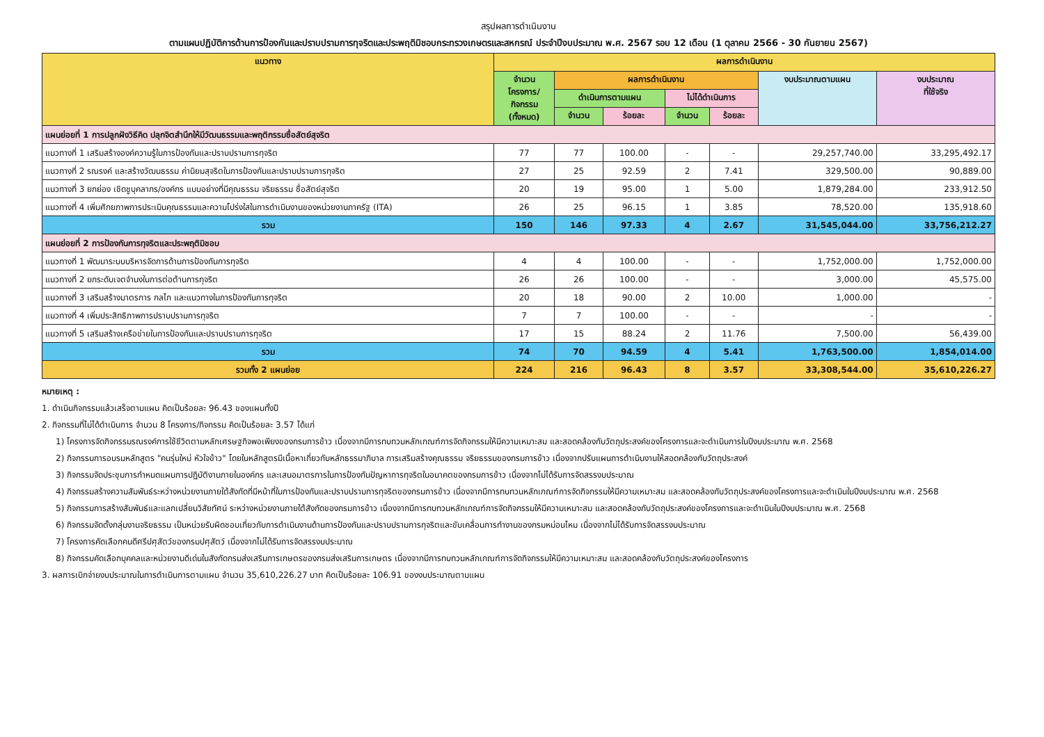สรุปผลการดำเนินงาน
ตามแผนปฏิบัติการด้านการป้องกันและปราบปรามการทุจริตและประพฤติมิชอบกระทรวงเกษตรและสหกรณ์ ประจำปีงบประมาณ พ.ศ. 2567 รอบ 12 เดือน (1 ตุลาคม 2566 - 30 กันยายน 2567)
| แนวทาง | ผลการดำเนินงาน | | | | | | |
| --- | --- | --- | --- | --- | --- | --- | --- |
| | จำนวน โครงการ/ กิจกรรม (ทั้งหมด) | ผลการดำเนินงาน | | | | งบประมาณตามแผน | งบประมาณ ที่ใช้จริง |
| | | ดำเนินการตามแผน | | ไม่ได้ดำเนินการ | | | |
| | | จำนวน | ร้อยละ | จำนวน | ร้อยละ | | |
| แผนย่อยที่ 1 การปลูกฝังวิธีคิด ปลุกจิตสำนึกให้มีวัฒนธรรมและพฤติกรรมซื่อสัตย์สุจริต | | | | | | | |
| แนวทางที่ 1 เสริมสร้างองค์ความรู้ในการป้องกันและปราบปรามการทุจริต | 77 | 77 | 100.00 | - | - | 29,257,740.00 | 33,295,492.17 |
| แนวทางที่ 2 รณรงค์ และสร้างวัฒนธรรม ค่านิยมสุจริตในการป้องกันและปราบปรามการทุจริต | 27 | 25 | 92.59 | 2 | 7.41 | 329,500.00 | 90,889.00 |
| แนวทางที่ 3 ยกย่อง เชิดชูบุคลากร/องค์กร แบบอย่างที่มีคุณธรรม จริยธรรม ซื่อสัตย์สุจริต | 20 | 19 | 95.00 | 1 | 5.00 | 1,879,284.00 | 233,912.50 |
| แนวทางที่ 4 เพิ่มศักยภาพการประเมินคุณธรรมและความโปร่งใสในการดำเนินงานของหน่วยงานภาครัฐ (ITA) | 26 | 25 | 96.15 | 1 | 3.85 | 78,520.00 | 135,918.60 |
| รวม | 150 | 146 | 97.33 | 4 | 2.67 | 31,545,044.00 | 33,756,212.27 |
| แผนย่อยที่ 2 การป้องกันการทุจริตและประพฤติมิชอบ | | | | | | | |
| แนวทางที่ 1 พัฒนาระบบบริหารจัดการด้านการป้องกันการทุจริต | 4 | 4 | 100.00 | - | - | 1,752,000.00 | 1,752,000.00 |
| แนวทางที่ 2 ยกระดับเจตจำนงในการต่อต้านการทุจริต | 26 | 26 | 100.00 | - | - | 3,000.00 | 45,575.00 |
| แนวทางที่ 3 เสริมสร้างมาตรการ กลไก และแนวทางในการป้องกันการทุจริต | 20 | 18 | 90.00 | 2 | 10.00 | 1,000.00 | - |
| แนวทางที่ 4 เพิ่มประสิทธิภาพการปราบปรามการทุจริต | 7 | 7 | 100.00 | - | - | - | - |
| แนวทางที่ 5 เสริมสร้างเครือข่ายในการป้องกันและปราบปรามการทุจริต | 17 | 15 | 88.24 | 2 | 11.76 | 7,500.00 | 56,439.00 |
| รวม | 74 | 70 | 94.59 | 4 | 5.41 | 1,763,500.00 | 1,854,014.00 |
| รวมทั้ง 2 แผนย่อย | 224 | 216 | 96.43 | 8 | 3.57 | 33,308,544.00 | 35,610,226.27 |
หมายเหตุ :
1. ดำเนินกิจกรรมแล้วเสร็จตามแผน คิดเป็นร้อยละ 96.43 ของแผนทั้งปี
2. กิจกรรมที่ไม่ได้ดำเนินการ จำนวน 8 โครงการ/กิจกรรม คิดเป็นร้อยละ 3.57 ได้แก่
1) โครงการจัดกิจกรรมรณรงค์การใช้ชีวิตตามหลักเศรษฐกิจพอเพียงของกรมการข้าว เนื่องจากมีการทบทวนหลักเกณฑ์การจัดกิจกรรมให้มีความเหมาะสม และสอดคล้องกับวัตถุประสงค์ของโครงการและจะดำเนินการในปีงบประมาณ พ.ศ. 2568
2) กิจกรรมการอบรมหลักสูตร "คนรุ่นใหม่ หัวใจข้าว" โดยในหลักสูตรมีเนื้อหาเกี่ยวกับหลักธรรมาภิบาล การเสริมสร้างคุณธรรม จริยธรรมของกรมการข้าว เนื่องจากปรับแผนการดำเนินงานให้สอดคล้องกับวัตถุประสงค์
3) กิจกรรมจัดประชุมการกำหนดแผนการปฏิบัติงานภายในองค์กร และเสนอมาตรการในการป้องกันปัญหาการทุจริตในอนาคตของกรมการข้าว เนื่องจากไม่ได้รับการจัดสรรงบประมาณ
4) กิจกรรมสร้างความสัมพันธ์ระหว่างหน่วยงานภายใต้สังกัดที่มีหน้าที่ในการป้องกันและปราบปรามการทุจริตของกรมการข้าว เนื่องจากมีการทบทวนหลักเกณฑ์การจัดกิจกรรมให้มีความเหมาะสม และสอดคล้องกับวัตถุประสงค์ของโครงการและจะดำเนินในปีงบประมาณ พ.ศ. 2568
5) กิจกรรมการสร้างสัมพันธ์และแลกเปลี่ยนวิสัยทัศน์ ระหว่างหน่วยงานภายใต้สังกัดของกรมการข้าว เนื่องจากมีการทบทวนหลักเกณฑ์การจัดกิจกรรมให้มีความเหมาะสม และสอดคล้องกับวัตถุประสงค์ของโครงการและจะดำเนินในปีงบประมาณ พ.ศ. 2568
6) กิจกรรมจัดตั้งกลุ่มงานจริยธรรม เป็นหน่วยรับผิดชอบเกี่ยวกับการดำเนินงานด้านการป้องกันและปราบปรามการทุจริตและขับเคลื่อนการทำงานของกรมหม่อนไหม เนื่องจากไม่ได้รับการจัดสรรงบประมาณ
7) โครงการคัดเลือกคนดีศรีปศุสัตว์ของกรมปศุสัตว์ เนื่องจากไม่ได้รับการจัดสรรงบประมาณ
8) กิจกรรมคัดเลือกบุคคลและหน่วยงานดีเด่นในสังกัดกรมส่งเสริมการเกษตรของกรมส่งเสริมการเกษตร เนื่องจากมีการทบทวนหลักเกณฑ์การจัดกิจกรรมให้มีความเหมาะสม และสอดคล้องกับวัตถุประสงค์ของโครงการ
3. ผลการเบิกจ่ายงบประมาณในการดำเนินการตามแผน จำนวน 35,610,226.27 บาท คิดเป็นร้อยละ 106.91 ของงบประมาณตามแผน